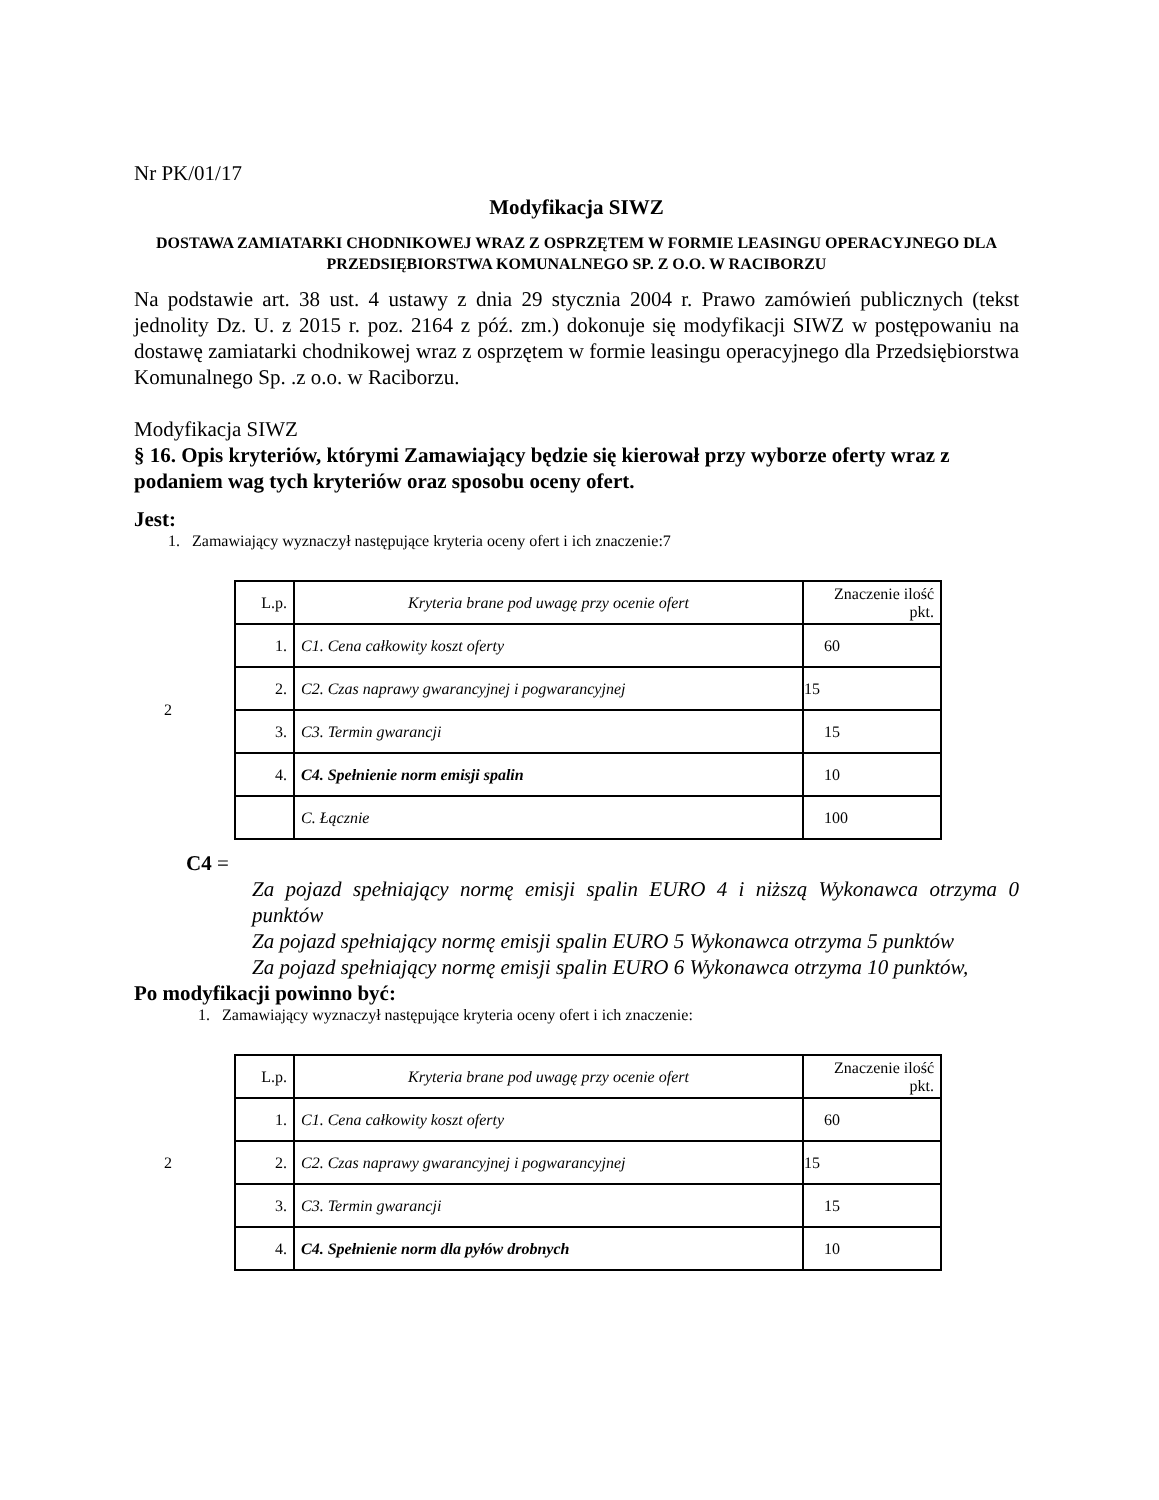Nr PK/01/17
Modyfikacja SIWZ
DOSTAWA ZAMIATARKI CHODNIKOWEJ WRAZ Z OSPRZĘTEM W FORMIE LEASINGU OPERACYJNEGO DLA PRZEDSIĘBIORSTWA KOMUNALNEGO SP. Z O.O. W RACIBORZU
Na podstawie art. 38 ust. 4 ustawy z dnia 29 stycznia 2004 r. Prawo zamówień publicznych (tekst jednolity Dz. U. z 2015 r. poz. 2164 z póź. zm.) dokonuje się modyfikacji SIWZ w postępowaniu na dostawę zamiatarki chodnikowej wraz z osprzętem w formie leasingu operacyjnego dla Przedsiębiorstwa Komunalnego Sp. .z o.o. w Raciborzu.
Modyfikacja SIWZ
§ 16. Opis kryteriów, którymi Zamawiający będzie się kierował przy wyborze oferty wraz z podaniem wag tych kryteriów oraz sposobu oceny ofert.
Jest:
1. Zamawiający wyznaczył następujące kryteria oceny ofert i ich znaczenie:7
2
| L.p. | Kryteria brane pod uwagę przy ocenie ofert | Znaczenie ilość pkt. |
| 1. | C1. Cena całkowity koszt oferty | 60 |
| 2. | C2. Czas naprawy gwarancyjnej i pogwarancyjnej | 15 |
| 3. | C3. Termin gwarancji | 15 |
| 4. | C4. Spełnienie norm emisji spalin | 10 |
| | C. Łącznie | 100 |
C4 =
Za pojazd spełniający normę emisji spalin EURO 4 i niższą Wykonawca otrzyma 0 punktów
Za pojazd spełniający normę emisji spalin EURO 5 Wykonawca otrzyma 5 punktów
Za pojazd spełniający normę emisji spalin EURO 6 Wykonawca otrzyma 10 punktów,
Po modyfikacji powinno być:
1. Zamawiający wyznaczył następujące kryteria oceny ofert i ich znaczenie:
2
| L.p. | Kryteria brane pod uwagę przy ocenie ofert | Znaczenie ilość pkt. |
| 1. | C1. Cena całkowity koszt oferty | 60 |
| 2. | C2. Czas naprawy gwarancyjnej i pogwarancyjnej | 15 |
| 3. | C3. Termin gwarancji | 15 |
| 4. | C4. Spełnienie norm dla pyłów drobnych | 10 |